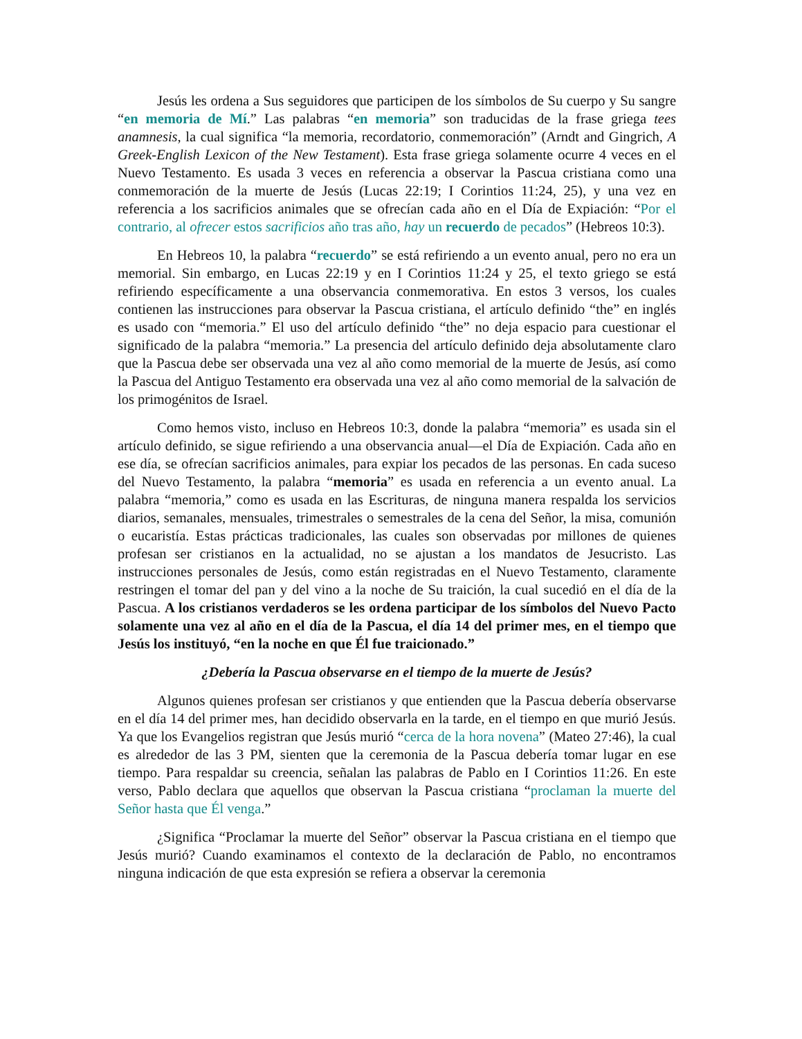Jesús les ordena a Sus seguidores que participen de los símbolos de Su cuerpo y Su sangre “en memoria de Mí.” Las palabras “en memoria” son traducidas de la frase griega tees anamnesis, la cual significa “la memoria, recordatorio, conmemoración” (Arndt and Gingrich, A Greek-English Lexicon of the New Testament). Esta frase griega solamente ocurre 4 veces en el Nuevo Testamento. Es usada 3 veces en referencia a observar la Pascua cristiana como una conmemoración de la muerte de Jesús (Lucas 22:19; I Corintios 11:24, 25), y una vez en referencia a los sacrificios animales que se ofrecían cada año en el Día de Expiación: “Por el contrario, al ofrecer estos sacrificios año tras año, hay un recuerdo de pecados” (Hebreos 10:3).
En Hebreos 10, la palabra “recuerdo” se está refiriendo a un evento anual, pero no era un memorial. Sin embargo, en Lucas 22:19 y en I Corintios 11:24 y 25, el texto griego se está refiriendo específicamente a una observancia conmemorativa. En estos 3 versos, los cuales contienen las instrucciones para observar la Pascua cristiana, el artículo definido “the” en inglés es usado con “memoria.” El uso del artículo definido “the” no deja espacio para cuestionar el significado de la palabra “memoria.” La presencia del artículo definido deja absolutamente claro que la Pascua debe ser observada una vez al año como memorial de la muerte de Jesús, así como la Pascua del Antiguo Testamento era observada una vez al año como memorial de la salvación de los primogénitos de Israel.
Como hemos visto, incluso en Hebreos 10:3, donde la palabra “memoria” es usada sin el artículo definido, se sigue refiriendo a una observancia anual—el Día de Expiación. Cada año en ese día, se ofrecían sacrificios animales, para expiar los pecados de las personas. En cada suceso del Nuevo Testamento, la palabra “memoria” es usada en referencia a un evento anual. La palabra “memoria,” como es usada en las Escrituras, de ninguna manera respalda los servicios diarios, semanales, mensuales, trimestrales o semestrales de la cena del Señor, la misa, comunión o eucaristía. Estas prácticas tradicionales, las cuales son observadas por millones de quienes profesan ser cristianos en la actualidad, no se ajustan a los mandatos de Jesucristo. Las instrucciones personales de Jesús, como están registradas en el Nuevo Testamento, claramente restringen el tomar del pan y del vino a la noche de Su traición, la cual sucedió en el día de la Pascua. A los cristianos verdaderos se les ordena participar de los símbolos del Nuevo Pacto solamente una vez al año en el día de la Pascua, el día 14 del primer mes, en el tiempo que Jesús los instituyó, “en la noche en que Él fue traicionado.”
¿Debería la Pascua observarse en el tiempo de la muerte de Jesús?
Algunos quienes profesan ser cristianos y que entienden que la Pascua debería observarse en el día 14 del primer mes, han decidido observarla en la tarde, en el tiempo en que murió Jesús. Ya que los Evangelios registran que Jesús murió “cerca de la hora novena” (Mateo 27:46), la cual es alrededor de las 3 PM, sienten que la ceremonia de la Pascua debería tomar lugar en ese tiempo. Para respaldar su creencia, señalan las palabras de Pablo en I Corintios 11:26. En este verso, Pablo declara que aquellos que observan la Pascua cristiana “proclaman la muerte del Señor hasta que Él venga.”
¿Significa “Proclamar la muerte del Señor” observar la Pascua cristiana en el tiempo que Jesús murió? Cuando examinamos el contexto de la declaración de Pablo, no encontramos ninguna indicación de que esta expresión se refiera a observar la ceremonia